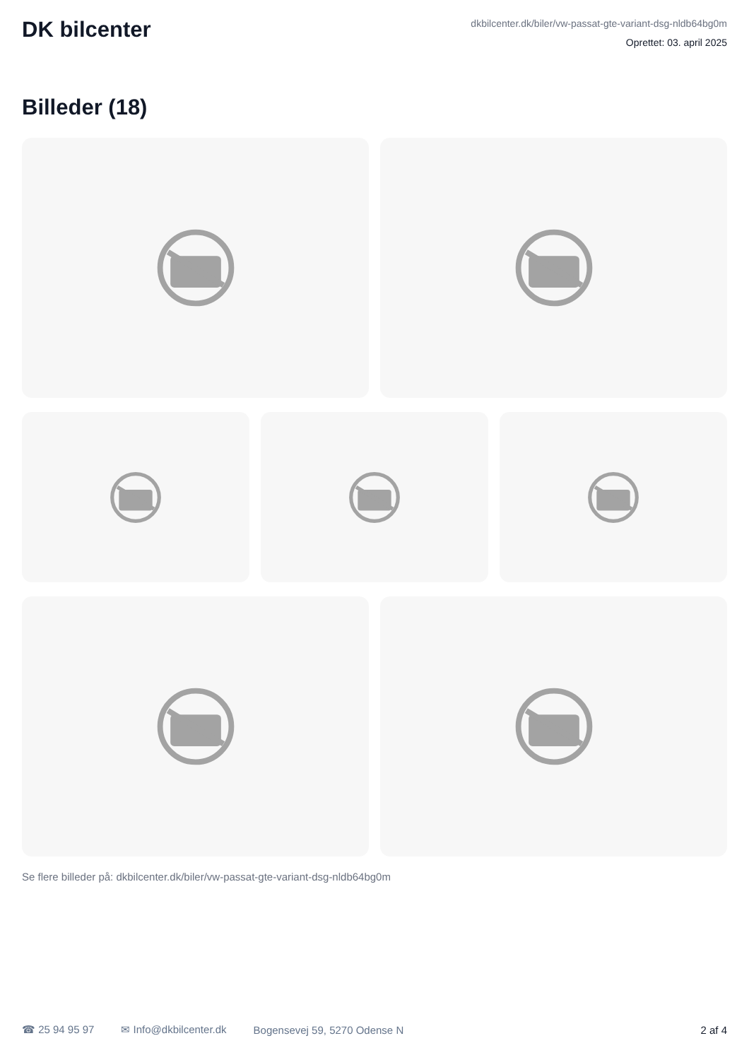DK bilcenter
dkbilcenter.dk/biler/vw-passat-gte-variant-dsg-nldb64bg0m
Oprettet: 03. april 2025
Billeder (18)
Se flere billeder på: dkbilcenter.dk/biler/vw-passat-gte-variant-dsg-nldb64bg0m
☎ 25 94 95 97 ✉ Info@dkbilcenter.dk Bogensevej 59, 5270 Odense N 2 af 4